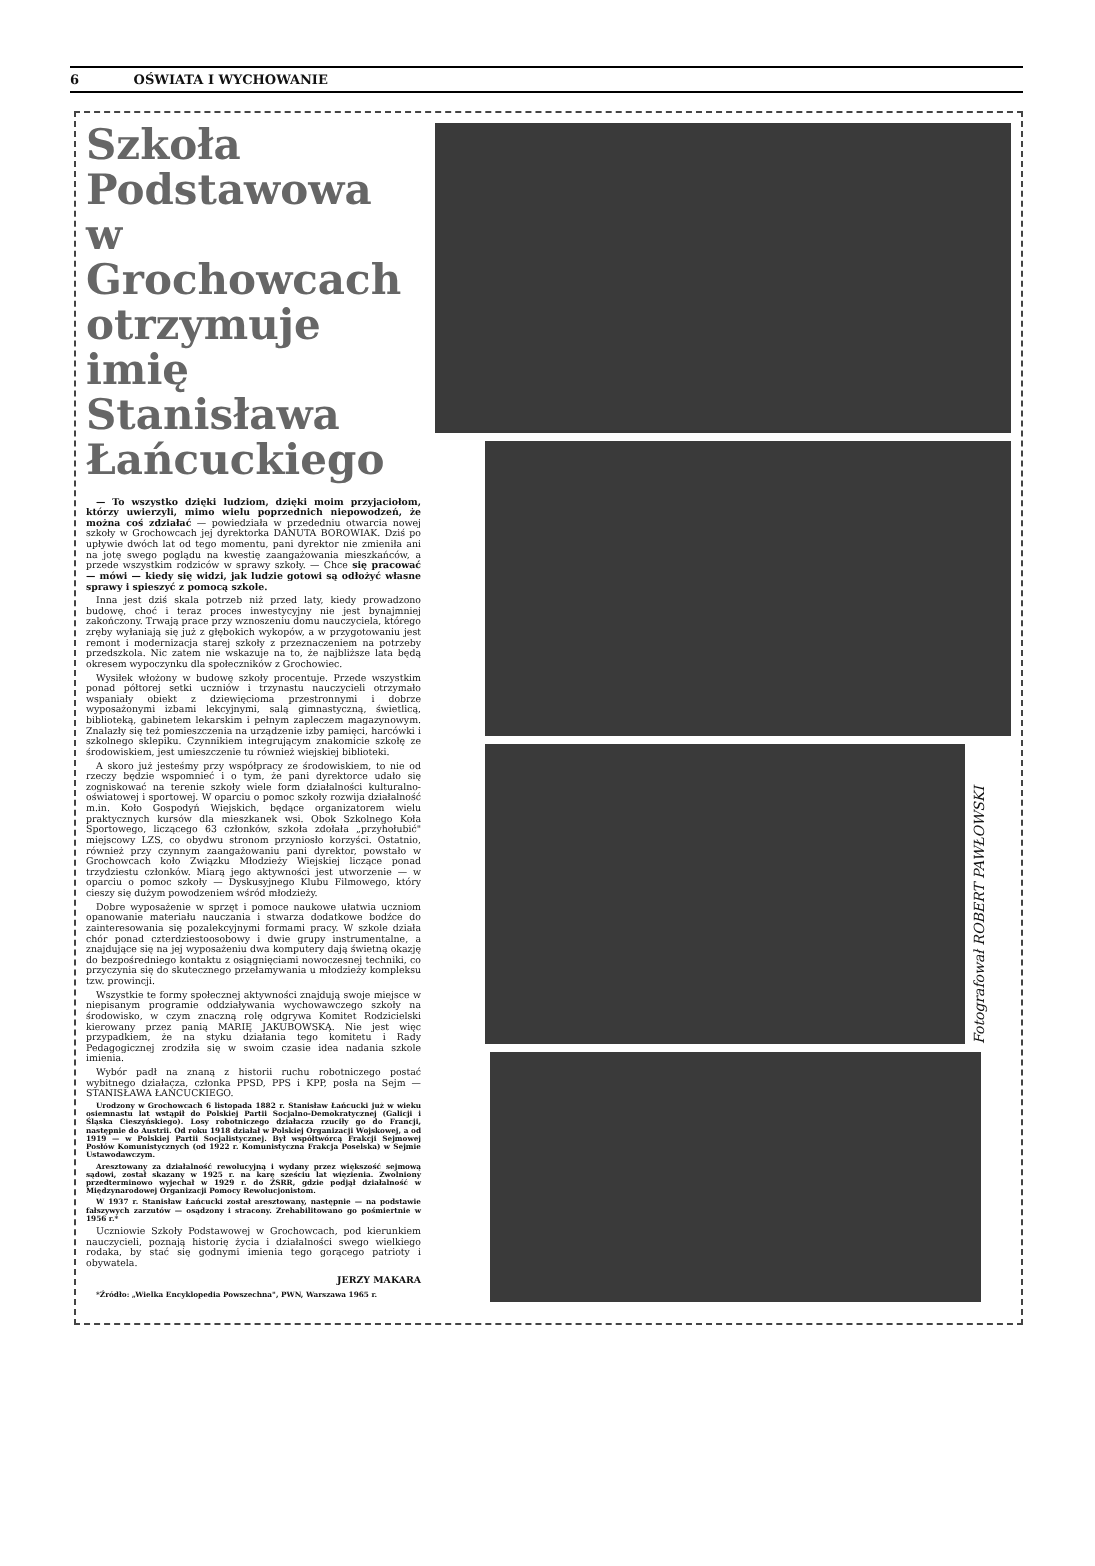6 OŚWIATA I WYCHOWANIE
Szkoła
Podstawowa
w
Grochowcach
otrzymuje
imię
Stanisława
Łańcuckiego
— To wszystko dzięki ludziom, dzięki moim przyjaciołom, którzy uwierzyli, mimo wielu poprzednich niepowodzeń, że można coś zdziałać — powiedziała w przededniu otwarcia nowej szkoły w Grochowcach jej dyrektorka DANUTA BOROWIAK. Dziś po upływie dwóch lat od tego momentu, pani dyrektor nie zmieniła ani na jotę swego poglądu na kwestię zaangażowania mieszkańców, a przede wszystkim rodziców w sprawy szkoły. — Chce się pracować — mówi — kiedy się widzi, jak ludzie gotowi są odłożyć własne sprawy i spieszyć z pomocą szkole.
Inna jest dziś skala potrzeb niż przed laty, kiedy prowadzono budowę, choć i teraz proces inwestycyjny nie jest bynajmniej zakończony. Trwają prace przy wznoszeniu domu nauczyciela, którego zręby wyłaniają się już z głębokich wykopów, a w przygotowaniu jest remont i modernizacja starej szkoły z przeznaczeniem na potrzeby przedszkola. Nic zatem nie wskazuje na to, że najbliższe lata będą okresem wypoczynku dla społeczników z Grochowiec.
Wysiłek włożony w budowę szkoły procentuje. Przede wszystkim ponad półtorej setki uczniów i trzynastu nauczycieli otrzymało wspaniały obiekt z dziewięcioma przestronnymi i dobrze wyposażonymi izbami lekcyjnymi, salą gimnastyczną, świetlicą, biblioteką, gabinetem lekarskim i pełnym zapleczem magazynowym. Znalazły się też pomieszczenia na urządzenie izby pamięci, harcówki i szkolnego sklepiku. Czynnikiem integrującym znakomicie szkołę ze środowiskiem, jest umieszczenie tu również wiejskiej biblioteki.
A skoro już jesteśmy przy współpracy ze środowiskiem, to nie od rzeczy będzie wspomnieć i o tym, że pani dyrektorce udało się zogniskować na terenie szkoły wiele form działalności kulturalno-oświatowej i sportowej. W oparciu o pomoc szkoły rozwija działalność m.in. Koło Gospodyń Wiejskich, będące organizatorem wielu praktycznych kursów dla mieszkanek wsi. Obok Szkolnego Koła Sportowego, liczącego 63 członków, szkoła zdołała „przyhołubić" miejscowy LZS, co obydwu stronom przyniosło korzyści. Ostatnio, również przy czynnym zaangażowaniu pani dyrektor, powstało w Grochowcach koło Związku Młodzieży Wiejskiej liczące ponad trzydziestu członków. Miarą jego aktywności jest utworzenie — w oparciu o pomoc szkoły — Dyskusyjnego Klubu Filmowego, który cieszy się dużym powodzeniem wśród młodzieży.
Dobre wyposażenie w sprzęt i pomoce naukowe ułatwia uczniom opanowanie materiału nauczania i stwarza dodatkowe bodźce do zainteresowania się pozalekcyjnymi formami pracy. W szkole działa chór ponad czterdziestoosobowy i dwie grupy instrumentalne, a znajdujące się na jej wyposażeniu dwa komputery dają świetną okazję do bezpośredniego kontaktu z osiągnięciami nowoczesnej techniki, co przyczynia się do skutecznego przełamywania u młodzieży kompleksu tzw. prowincji.
Wszystkie te formy społecznej aktywności znajdują swoje miejsce w niepisanym programie oddziaływania wychowawczego szkoły na środowisko, w czym znaczną rolę odgrywa Komitet Rodzicielski kierowany przez panią MARIĘ JAKUBOWSKĄ. Nie jest więc przypadkiem, że na styku działania tego komitetu i Rady Pedagogicznej zrodziła się w swoim czasie idea nadania szkole imienia.
Wybór padł na znaną z historii ruchu robotniczego postać wybitnego działacza, członka PPSD, PPS i KPP, posła na Sejm — STANISŁAWA ŁAŃCUCKIEGO.
Urodzony w Grochowcach 6 listopada 1882 r. Stanisław Łańcucki już w wieku osiemnastu lat wstąpił do Polskiej Partii Socjalno-Demokratycznej (Galicji i Śląska Cieszyńskiego). Losy robotniczego działacza rzuciły go do Francji, następnie do Austrii. Od roku 1918 działał w Polskiej Organizacji Wojskowej, a od 1919 — w Polskiej Partii Socjalistycznej. Był współtwórcą Frakcji Sejmowej Posłów Komunistycznych (od 1922 r. Komunistyczna Frakcja Poselska) w Sejmie Ustawodawczym.
Aresztowany za działalność rewolucyjną i wydany przez większość sejmową sądowi, został skazany w 1925 r. na karę sześciu lat więzienia. Zwolniony przedterminowo wyjechał w 1929 r. do ZSRR, gdzie podjął działalność w Międzynarodowej Organizacji Pomocy Rewolucjonistom.
W 1937 r. Stanisław Łańcucki został aresztowany, następnie — na podstawie fałszywych zarzutów — osądzony i stracony. Zrehabilitowano go pośmiertnie w 1956 r.*
Uczniowie Szkoły Podstawowej w Grochowcach, pod kierunkiem nauczycieli, poznają historię życia i działalności swego wielkiego rodaka, by stać się godnymi imienia tego gorącego patrioty i obywatela.
JERZY MAKARA
*Źródło: „Wielka Encyklopedia Powszechna", PWN, Warszawa 1965 r.
Fotografował ROBERT PAWŁOWSKI